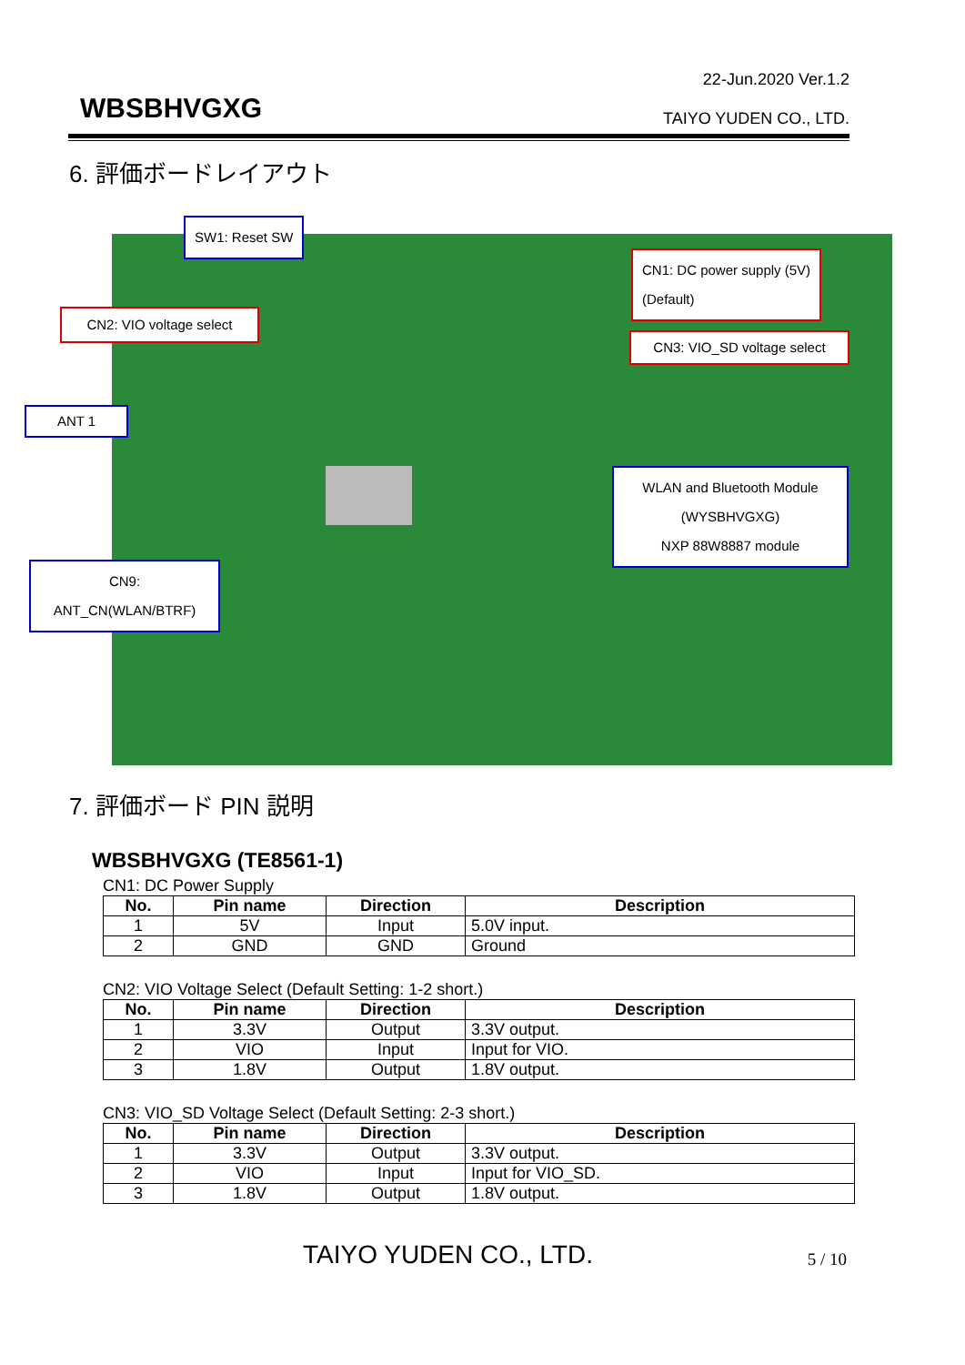22-Jun.2020 Ver.1.2
WBSBHVGXG TAIYO YUDEN CO., LTD.
6. 評価ボードレイアウト
SW1: Reset SW
CN1: DC power supply (5V)
(Default)
CN2: VIO voltage select
CN3: VIO_SD voltage select
ANT 1
WLAN and Bluetooth Module
(WYSBHVGXG)
NXP 88W8887 module
CN9:
ANT_CN(WLAN/BTRF)
7. 評価ボード PIN 説明
WBSBHVGXG (TE8561-1)
CN1: DC Power Supply
| No. | Pin name | Direction | Description |
| --- | --- | --- | --- |
| 1 | 5V | Input | 5.0V input. |
| 2 | GND | GND | Ground |
CN2: VIO Voltage Select (Default Setting: 1-2 short.)
| No. | Pin name | Direction | Description |
| --- | --- | --- | --- |
| 1 | 3.3V | Output | 3.3V output. |
| 2 | VIO | Input | Input for VIO. |
| 3 | 1.8V | Output | 1.8V output. |
CN3: VIO_SD Voltage Select (Default Setting: 2-3 short.)
| No. | Pin name | Direction | Description |
| --- | --- | --- | --- |
| 1 | 3.3V | Output | 3.3V output. |
| 2 | VIO | Input | Input for VIO_SD. |
| 3 | 1.8V | Output | 1.8V output. |
TAIYO YUDEN CO., LTD. 5 / 10